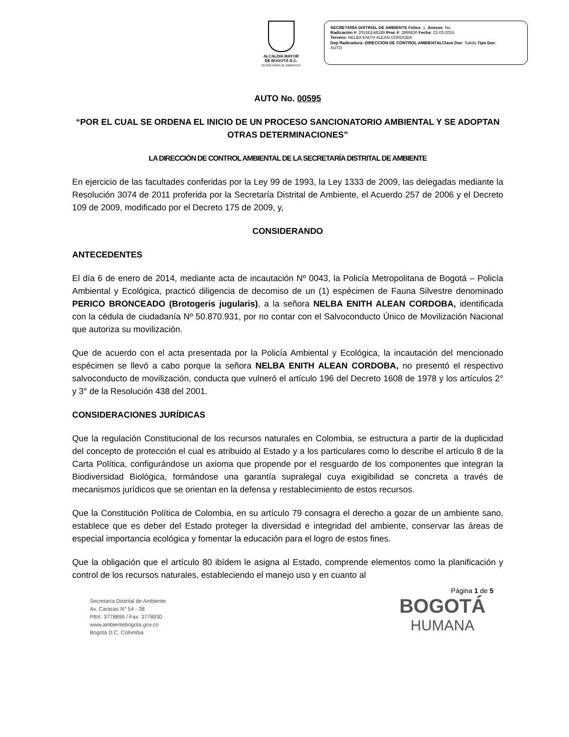ALCALDÍA MAYOR
DE BOGOTÁ D.C.
SECRETARÍA DE AMBIENTE
SECRETARÍA DISTRIAL DE AMBIENTE Folios: 1. Anexos: No.
Radicación #: 2015EE48189 Proc #: 2896830 Fecha: 22-03-2015
Tercero: NELBA ENITH ALEAN CORDOBA
Dep Radicadora: DIRECCION DE CONTROL AMBIENTALClase Doc: Salida Tipo Doc:
AUTO
AUTO No. 00595
“POR EL CUAL SE ORDENA EL INICIO DE UN PROCESO SANCIONATORIO AMBIENTAL Y SE ADOPTAN OTRAS DETERMINACIONES”
LA DIRECCIÓN DE CONTROL AMBIENTAL DE LA SECRETARÍA DISTRITAL DE AMBIENTE
En ejercicio de las facultades conferidas por la Ley 99 de 1993, la Ley 1333 de 2009, las delegadas mediante la Resolución 3074 de 2011 proferida por la Secretaría Distrital de Ambiente, el Acuerdo 257 de 2006 y el Decreto 109 de 2009, modificado por el Decreto 175 de 2009, y,
CONSIDERANDO
ANTECEDENTES
El día 6 de enero de 2014, mediante acta de incautación Nº 0043, la Policía Metropolitana de Bogotá – Policía Ambiental y Ecológica, practicó diligencia de decomiso de un (1) espécimen de Fauna Silvestre denominado PERICO BRONCEADO (Brotogeris jugularis), a la señora NELBA ENITH ALEAN CORDOBA, identificada con la cédula de ciudadanía Nº 50.870.931, por no contar con el Salvoconducto Único de Movilización Nacional que autoriza su movilización.
Que de acuerdo con el acta presentada por la Policía Ambiental y Ecológica, la incautación del mencionado espécimen se llevó a cabo porque la señora NELBA ENITH ALEAN CORDOBA, no presentó el respectivo salvoconducto de movilización, conducta que vulneró el artículo 196 del Decreto 1608 de 1978 y los artículos 2° y 3° de la Resolución 438 del 2001.
CONSIDERACIONES JURÍDICAS
Que la regulación Constitucional de los recursos naturales en Colombia, se estructura a partir de la duplicidad del concepto de protección el cual es atribuido al Estado y a los particulares como lo describe el artículo 8 de la Carta Política, configurándose un axioma que propende por el resguardo de los componentes que integran la Biodiversidad Biológica, formándose una garantía supralegal cuya exigibilidad se concreta a través de mecanismos jurídicos que se orientan en la defensa y restablecimiento de estos recursos.
Que la Constitución Política de Colombia, en su artículo 79 consagra el derecho a gozar de un ambiente sano, establece que es deber del Estado proteger la diversidad e integridad del ambiente, conservar las áreas de especial importancia ecológica y fomentar la educación para el logro de estos fines.
Que la obligación que el artículo 80 ibídem le asigna al Estado, comprende elementos como la planificación y control de los recursos naturales, estableciendo el manejo uso y en cuanto al
Página 1 de 5
Secretaría Distrital de Ambiente
Av. Caracas N° 54 - 38
PBX: 3778899 / Fax: 3778930
www.ambientebogota.gov.co
Bogotá D.C. Colombia
BOGOTÁ
HUMANA